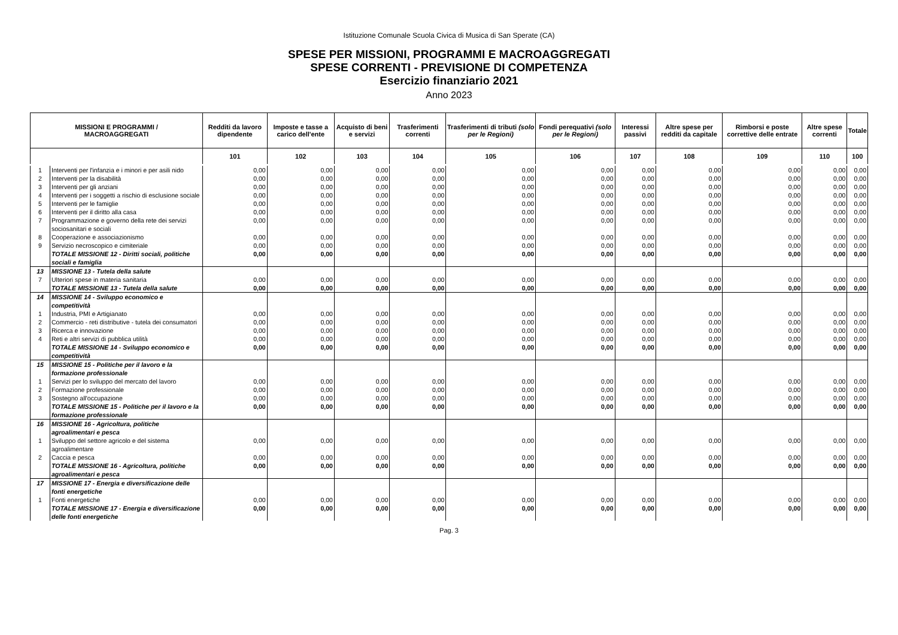Istituzione Comunale Scuola Civica di Musica di San Sperate (CA)
SPESE PER MISSIONI, PROGRAMMI E MACROAGGREGATI
SPESE CORRENTI - PREVISIONE DI COMPETENZA
Esercizio finanziario 2021
Anno 2023
| MISSIONI E PROGRAMMI / MACROAGGREGATI | | Redditi da lavoro dipendente | Imposte e tasse a carico dell'ente | Acquisto di beni e servizi | Trasferimenti correnti | Trasferimenti di tributi (solo per le Regioni) | Fondi perequativi (solo per le Regioni) | Interessi passivi | Altre spese per redditi da capitale | Rimborsi e poste correttive delle entrate | Altre spese correnti | Totale |
| --- | --- | --- | --- | --- | --- | --- | --- | --- | --- | --- | --- | --- |
| | | 101 | 102 | 103 | 104 | 105 | 106 | 107 | 108 | 109 | 110 | 100 |
| 1 | Interventi per l'infanzia e i minori e per asili nido | 0,00 | 0,00 | 0,00 | 0,00 | 0,00 | 0,00 | 0,00 | 0,00 | 0,00 | 0,00 | 0,00 |
| 2 | Interventi per la disabilità | 0,00 | 0,00 | 0,00 | 0,00 | 0,00 | 0,00 | 0,00 | 0,00 | 0,00 | 0,00 | 0,00 |
| 3 | Interventi per gli anziani | 0,00 | 0,00 | 0,00 | 0,00 | 0,00 | 0,00 | 0,00 | 0,00 | 0,00 | 0,00 | 0,00 |
| 4 | Interventi per i soggetti a rischio di esclusione sociale | 0,00 | 0,00 | 0,00 | 0,00 | 0,00 | 0,00 | 0,00 | 0,00 | 0,00 | 0,00 | 0,00 |
| 5 | Interventi per le famiglie | 0,00 | 0,00 | 0,00 | 0,00 | 0,00 | 0,00 | 0,00 | 0,00 | 0,00 | 0,00 | 0,00 |
| 6 | Interventi per il diritto alla casa | 0,00 | 0,00 | 0,00 | 0,00 | 0,00 | 0,00 | 0,00 | 0,00 | 0,00 | 0,00 | 0,00 |
| 7 | Programmazione e governo della rete dei servizi sociosanitari e sociali | 0,00 | 0,00 | 0,00 | 0,00 | 0,00 | 0,00 | 0,00 | 0,00 | 0,00 | 0,00 | 0,00 |
| 8 | Cooperazione e associazionismo | 0,00 | 0,00 | 0,00 | 0,00 | 0,00 | 0,00 | 0,00 | 0,00 | 0,00 | 0,00 | 0,00 |
| 9 | Servizio necroscopico e cimiteriale | 0,00 | 0,00 | 0,00 | 0,00 | 0,00 | 0,00 | 0,00 | 0,00 | 0,00 | 0,00 | 0,00 |
| | TOTALE MISSIONE 12 - Diritti sociali, politiche sociali e famiglia | 0,00 | 0,00 | 0,00 | 0,00 | 0,00 | 0,00 | 0,00 | 0,00 | 0,00 | 0,00 | 0,00 |
| 13 | MISSIONE 13 - Tutela della salute | | | | | | | | | | | |
| 7 | Ulteriori spese in materia sanitaria | 0,00 | 0,00 | 0,00 | 0,00 | 0,00 | 0,00 | 0,00 | 0,00 | 0,00 | 0,00 | 0,00 |
| | TOTALE MISSIONE 13 - Tutela della salute | 0,00 | 0,00 | 0,00 | 0,00 | 0,00 | 0,00 | 0,00 | 0,00 | 0,00 | 0,00 | 0,00 |
| 14 | MISSIONE 14 - Sviluppo economico e competitività | | | | | | | | | | | |
| 1 | Industria, PMI e Artigianato | 0,00 | 0,00 | 0,00 | 0,00 | 0,00 | 0,00 | 0,00 | 0,00 | 0,00 | 0,00 | 0,00 |
| 2 | Commercio - reti distributive - tutela dei consumatori | 0,00 | 0,00 | 0,00 | 0,00 | 0,00 | 0,00 | 0,00 | 0,00 | 0,00 | 0,00 | 0,00 |
| 3 | Ricerca e innovazione | 0,00 | 0,00 | 0,00 | 0,00 | 0,00 | 0,00 | 0,00 | 0,00 | 0,00 | 0,00 | 0,00 |
| 4 | Reti e altri servizi di pubblica utilità | 0,00 | 0,00 | 0,00 | 0,00 | 0,00 | 0,00 | 0,00 | 0,00 | 0,00 | 0,00 | 0,00 |
| | TOTALE MISSIONE 14 - Sviluppo economico e competitività | 0,00 | 0,00 | 0,00 | 0,00 | 0,00 | 0,00 | 0,00 | 0,00 | 0,00 | 0,00 | 0,00 |
| 15 | MISSIONE 15 - Politiche per il lavoro e la formazione professionale | | | | | | | | | | | |
| 1 | Servizi per lo sviluppo del mercato del lavoro | 0,00 | 0,00 | 0,00 | 0,00 | 0,00 | 0,00 | 0,00 | 0,00 | 0,00 | 0,00 | 0,00 |
| 2 | Formazione professionale | 0,00 | 0,00 | 0,00 | 0,00 | 0,00 | 0,00 | 0,00 | 0,00 | 0,00 | 0,00 | 0,00 |
| 3 | Sostegno all'occupazione | 0,00 | 0,00 | 0,00 | 0,00 | 0,00 | 0,00 | 0,00 | 0,00 | 0,00 | 0,00 | 0,00 |
| | TOTALE MISSIONE 15 - Politiche per il lavoro e la formazione professionale | 0,00 | 0,00 | 0,00 | 0,00 | 0,00 | 0,00 | 0,00 | 0,00 | 0,00 | 0,00 | 0,00 |
| 16 | MISSIONE 16 - Agricoltura, politiche agroalimentari e pesca | | | | | | | | | | | |
| 1 | Sviluppo del settore agricolo e del sistema agroalimentare | 0,00 | 0,00 | 0,00 | 0,00 | 0,00 | 0,00 | 0,00 | 0,00 | 0,00 | 0,00 | 0,00 |
| 2 | Caccia e pesca | 0,00 | 0,00 | 0,00 | 0,00 | 0,00 | 0,00 | 0,00 | 0,00 | 0,00 | 0,00 | 0,00 |
| | TOTALE MISSIONE 16 - Agricoltura, politiche agroalimentari e pesca | 0,00 | 0,00 | 0,00 | 0,00 | 0,00 | 0,00 | 0,00 | 0,00 | 0,00 | 0,00 | 0,00 |
| 17 | MISSIONE 17 - Energia e diversificazione delle fonti energetiche | | | | | | | | | | | |
| 1 | Fonti energetiche | 0,00 | 0,00 | 0,00 | 0,00 | 0,00 | 0,00 | 0,00 | 0,00 | 0,00 | 0,00 | 0,00 |
| | TOTALE MISSIONE 17 - Energia e diversificazione delle fonti energetiche | 0,00 | 0,00 | 0,00 | 0,00 | 0,00 | 0,00 | 0,00 | 0,00 | 0,00 | 0,00 | 0,00 |
Pag. 3